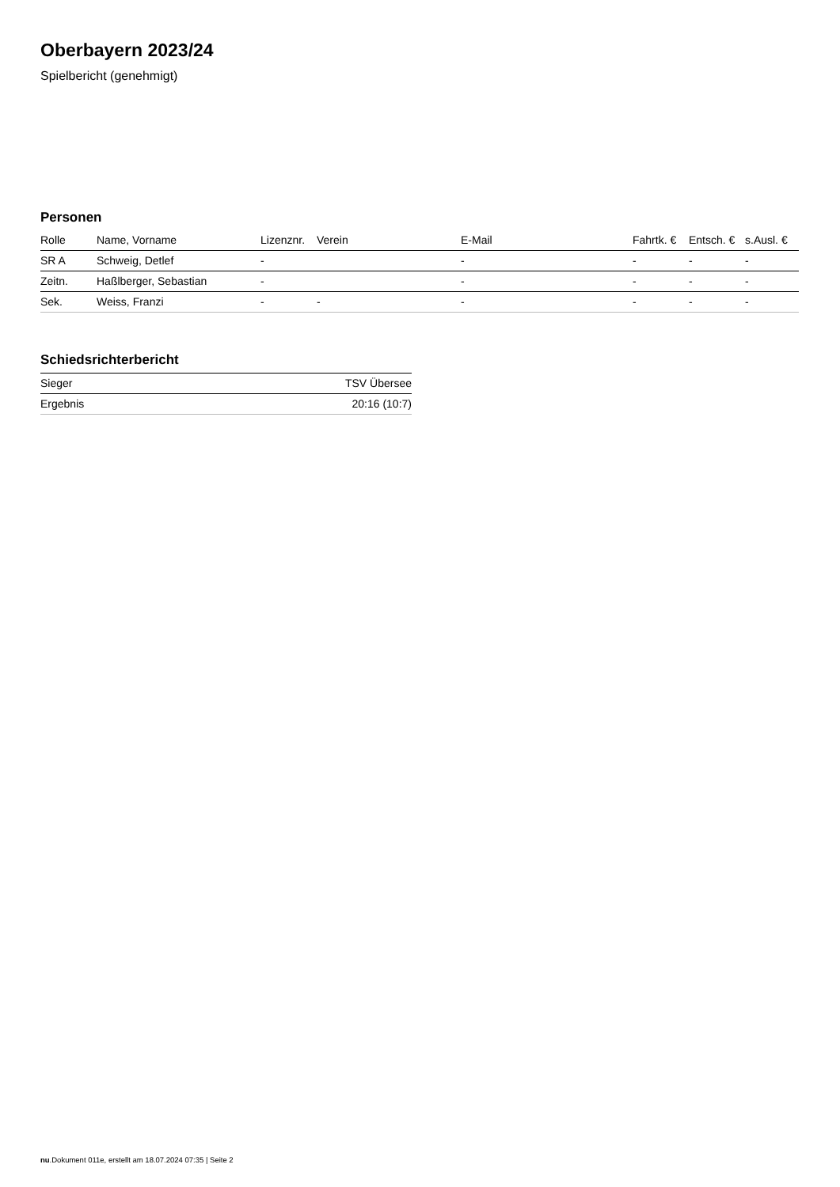Oberbayern 2023/24
Spielbericht (genehmigt)
Personen
| Rolle | Name, Vorname | Lizenznr. | Verein | E-Mail | Fahrtk. € | Entsch. € | s.Ausl. € |
| --- | --- | --- | --- | --- | --- | --- | --- |
| SR A | Schweig, Detlef | - | | - | - | - | - |
| Zeitn. | Haßlberger, Sebastian | - | | - | - | - | - |
| Sek. | Weiss, Franzi | - | - | - | - | - | - |
Schiedsrichterbericht
| Sieger | TSV Übersee |
| Ergebnis | 20:16 (10:7) |
nu.Dokument 011e, erstellt am 18.07.2024 07:35 | Seite 2